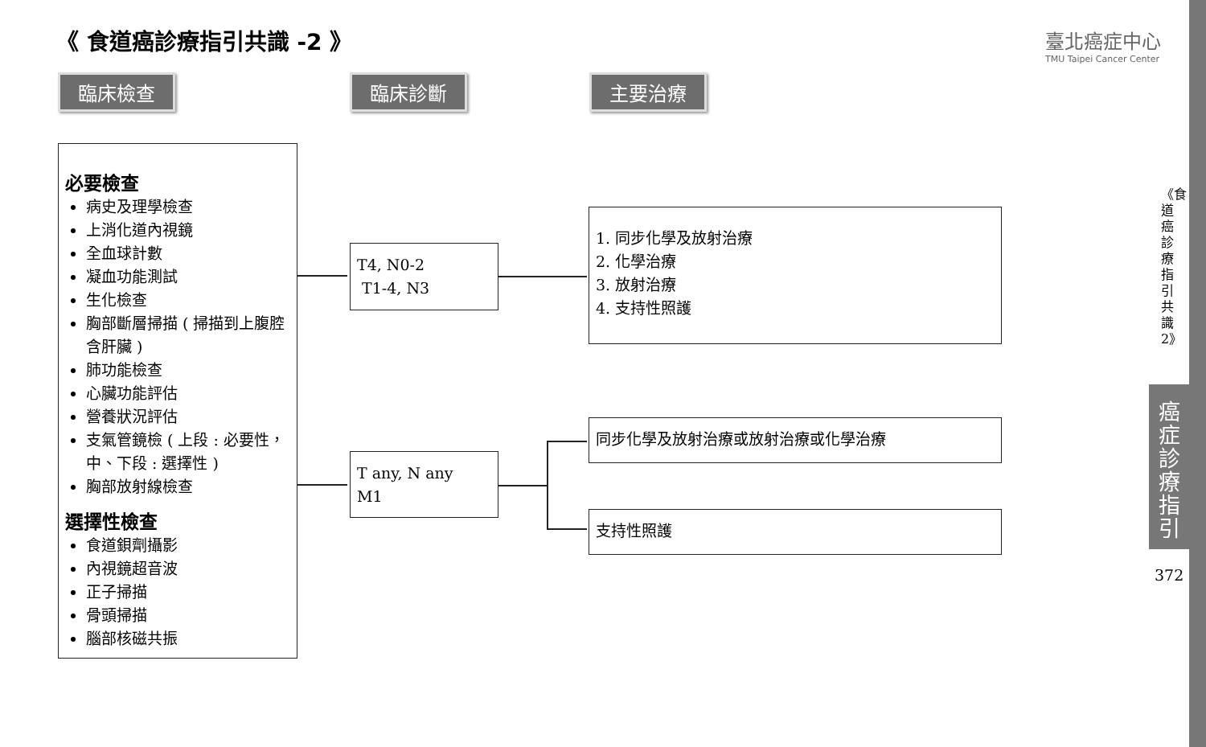《 食道癌診療指引共識 -2 》
臺北癌症中心
TMU Taipei Cancer Center
臨床檢查 臨床診斷 主要治療
必要檢查
病史及理學檢查
上消化道內視鏡
全血球計數
凝血功能測試
生化檢查
胸部斷層掃描 ( 掃描到上腹腔含肝臟 )
肺功能檢查
心臟功能評估
營養狀況評估
支氣管鏡檢 ( 上段 : 必要性，中、下段 : 選擇性 )
胸部放射線檢查
選擇性檢查
食道鋇劑攝影
內視鏡超音波
正子掃描
骨頭掃描
腦部核磁共振
T4, N0-2
T1-4, N3
T any, N any
M1
1. 同步化學及放射治療
2. 化學治療
3. 放射治療
4. 支持性照護
同步化學及放射治療或放射治療或化學治療
支持性照護
《食道癌診療指引共識2》
癌症診療指引
372